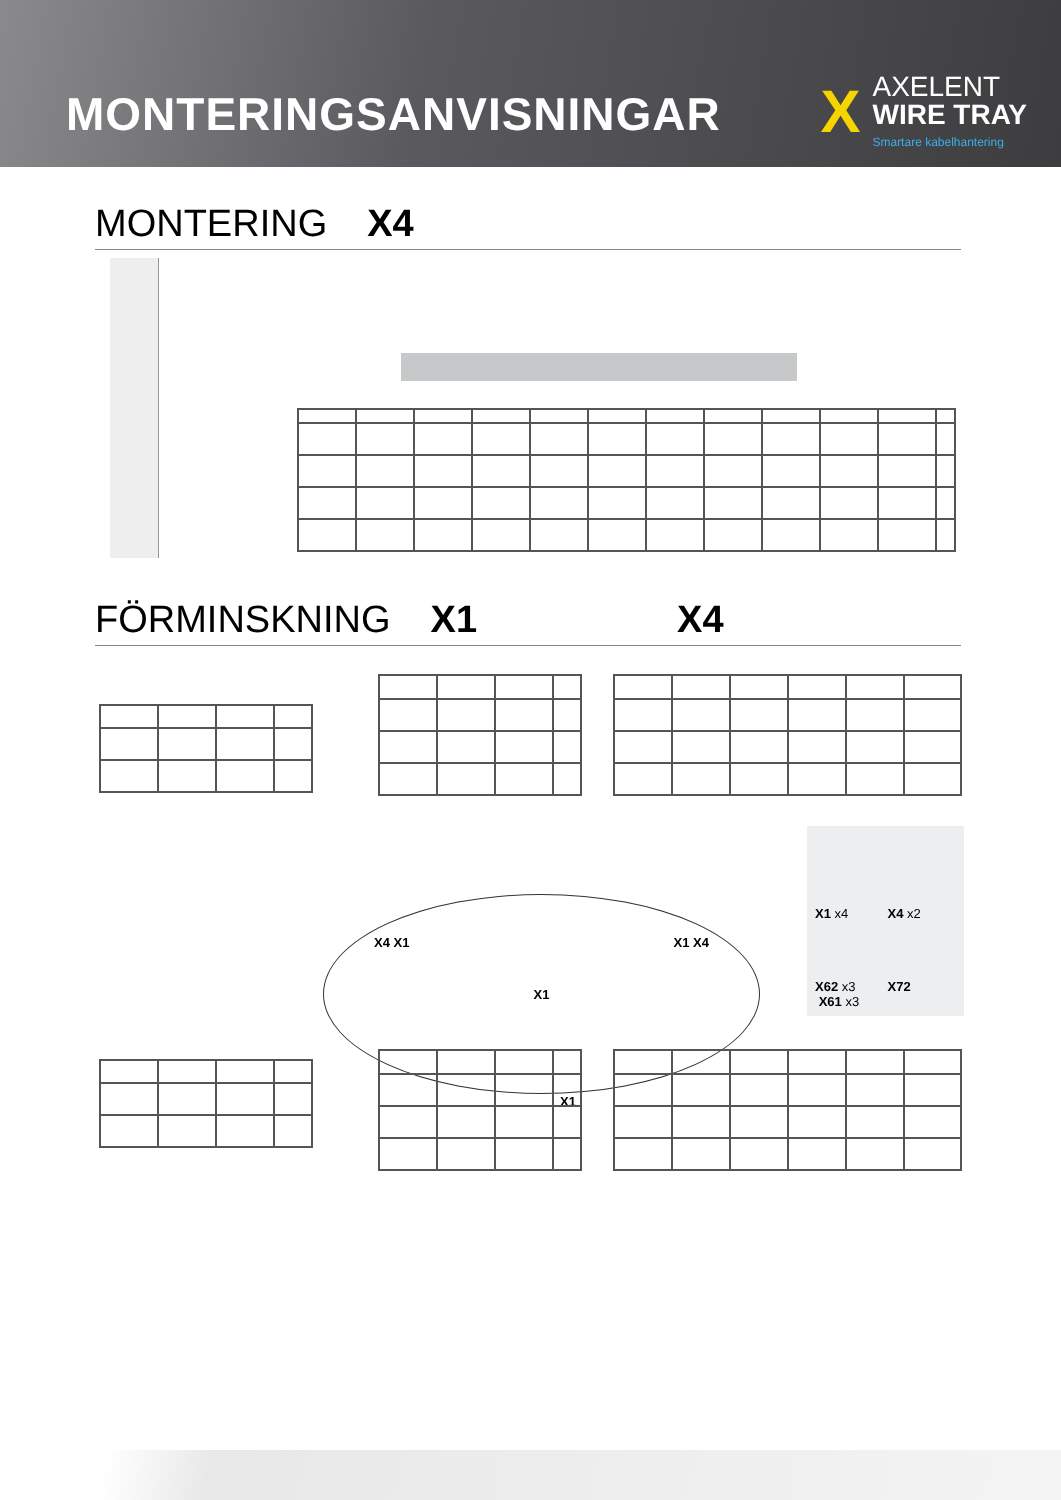MONTERINGSANVISNINGAR
X
AXELENT
WIRE TRAY
Smartare kabelhantering
MONTERING X4
FÖRMINSKNING X1 X4
X4 X1 X1 X1 X4
X1
X1 x4
X4 x2
X62 x3 X61 x3
X72